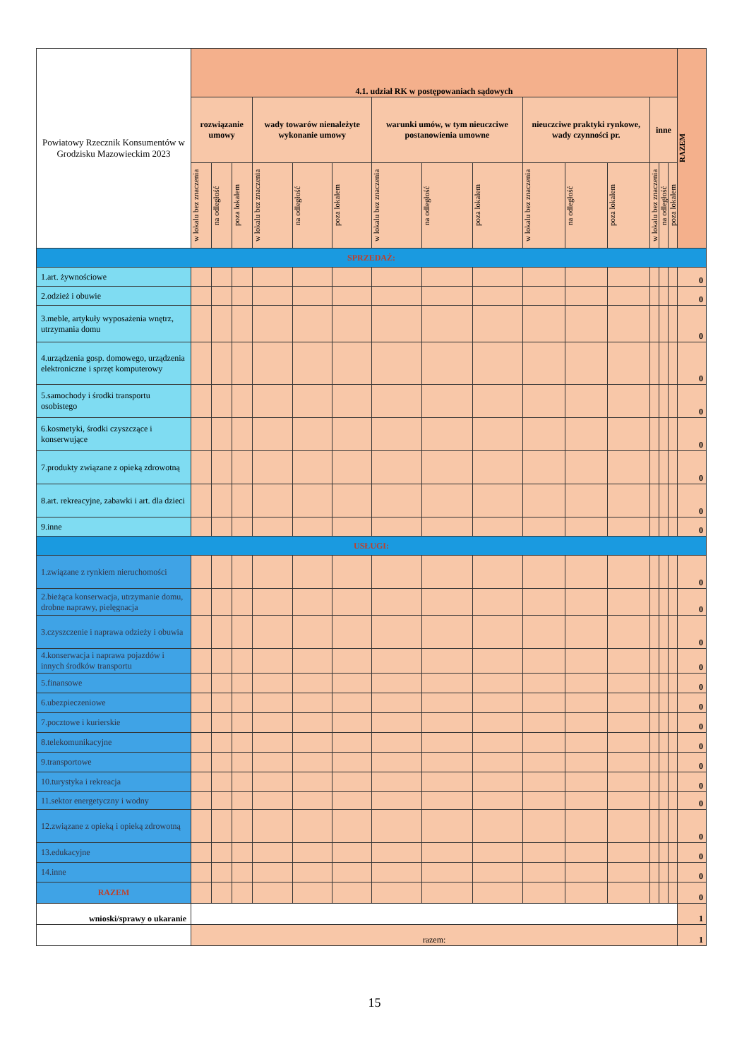| Powiatowy Rzecznik Konsumentów w Grodzisku Mazowieckim 2023 | 4.1. udział RK w postępowaniach sądowych | | | | | | | | | | | | | | | RAZEM |
| | rozwiązanie umowy | | | wady towarów nienależyte wykonanie umowy | | | warunki umów, w tym nieuczciwe postanowienia umowne | | | nieuczciwe praktyki rynkowe, wady czynności pr. | | | inne | | | |
| | w lokalu bez znaczenia | na odległość | poza lokalem | w lokalu bez znaczenia | na odległość | poza lokalem | w lokalu bez znaczenia | na odległość | poza lokalem | w lokalu bez znaczenia | na odległość | poza lokalem | w lokalu bez znaczenia | na odległość | poza lokalem | |
| SPRZEDAŻ: | | | | | | | | | | | | | | | | |
| 1.art. żywnościowe | | | | | | | | | | | | | | | | 0 |
| 2.odzież i obuwie | | | | | | | | | | | | | | | | 0 |
| 3.meble, artykuły wyposażenia wnętrz, utrzymania domu | | | | | | | | | | | | | | | | 0 |
| 4.urządzenia gosp. domowego, urządzenia elektroniczne i sprzęt komputerowy | | | | | | | | | | | | | | | | 0 |
| 5.samochody i środki transportu osobistego | | | | | | | | | | | | | | | | 0 |
| 6.kosmetyki, środki czyszczące i konserwujące | | | | | | | | | | | | | | | | 0 |
| 7.produkty związane z opieką zdrowotną | | | | | | | | | | | | | | | | 0 |
| 8.art. rekreacyjne, zabawki i art. dla dzieci | | | | | | | | | | | | | | | | 0 |
| 9.inne | | | | | | | | | | | | | | | | 0 |
| USŁUGI: | | | | | | | | | | | | | | | | |
| 1.związane z rynkiem nieruchomości | | | | | | | | | | | | | | | | 0 |
| 2.bieżąca konserwacja, utrzymanie domu, drobne naprawy, pielęgnacja | | | | | | | | | | | | | | | | 0 |
| 3.czyszczenie i naprawa odzieży i obuwia | | | | | | | | | | | | | | | | 0 |
| 4.konserwacja i naprawa pojazdów i innych środków transportu | | | | | | | | | | | | | | | | 0 |
| 5.finansowe | | | | | | | | | | | | | | | | 0 |
| 6.ubezpieczeniowe | | | | | | | | | | | | | | | | 0 |
| 7.pocztowe i kurierskie | | | | | | | | | | | | | | | | 0 |
| 8.telekomunikacyjne | | | | | | | | | | | | | | | | 0 |
| 9.transportowe | | | | | | | | | | | | | | | | 0 |
| 10.turystyka i rekreacja | | | | | | | | | | | | | | | | 0 |
| 11.sektor energetyczny i wodny | | | | | | | | | | | | | | | | 0 |
| 12.związane z opieką i opieką zdrowotną | | | | | | | | | | | | | | | | 0 |
| 13.edukacyjne | | | | | | | | | | | | | | | | 0 |
| 14.inne | | | | | | | | | | | | | | | | 0 |
| RAZEM | | | | | | | | | | | | | | | | 0 |
| wnioski/sprawy o ukaranie | | | | | | | | | | | | | | | | 1 |
| | razem: | | | | | | | | | | | | | | | 1 |
15